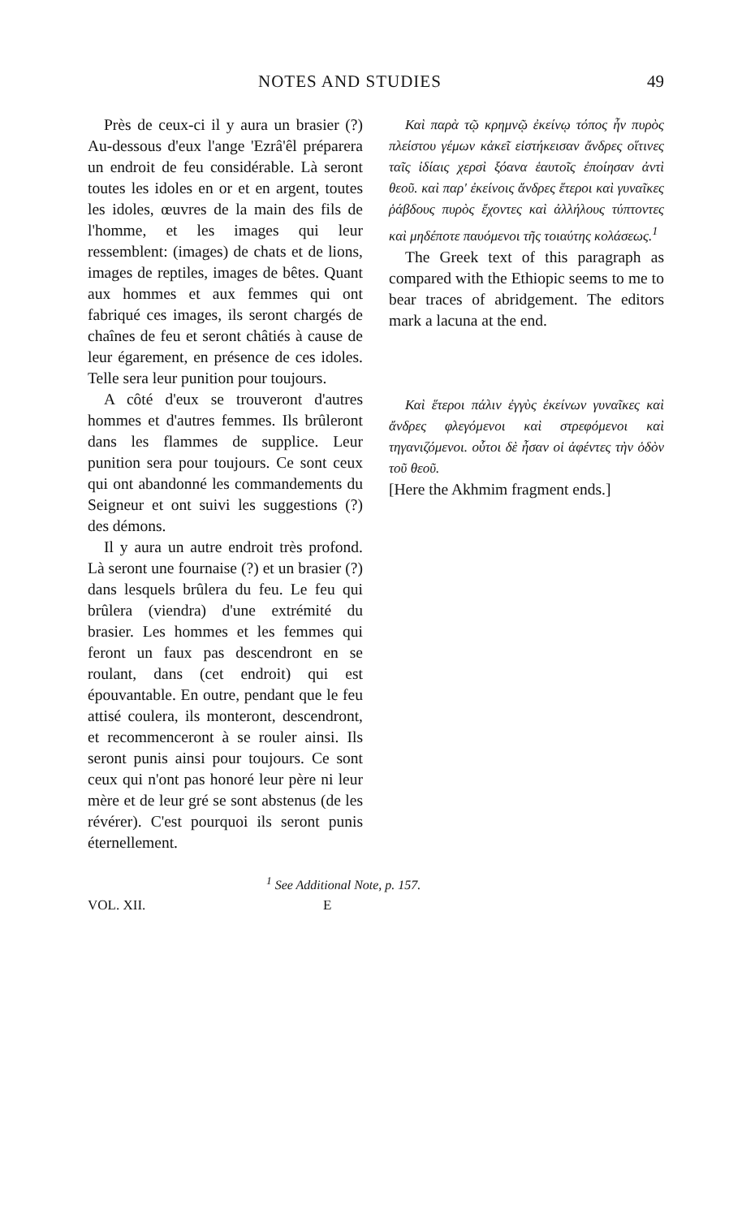NOTES AND STUDIES 49
Près de ceux-ci il y aura un brasier (?) Au-dessous d'eux l'ange 'Ezrâ'êl préparera un endroit de feu considérable. Là seront toutes les idoles en or et en argent, toutes les idoles, œuvres de la main des fils de l'homme, et les images qui leur ressemblent: (images) de chats et de lions, images de reptiles, images de bêtes. Quant aux hommes et aux femmes qui ont fabriqué ces images, ils seront chargés de chaînes de feu et seront châtiés à cause de leur égarement, en présence de ces idoles. Telle sera leur punition pour toujours.
A côté d'eux se trouveront d'autres hommes et d'autres femmes. Ils brûleront dans les flammes de supplice. Leur punition sera pour toujours. Ce sont ceux qui ont abandonné les commandements du Seigneur et ont suivi les suggestions (?) des démons.
Il y aura un autre endroit très profond. Là seront une fournaise (?) et un brasier (?) dans lesquels brûlera du feu. Le feu qui brûlera (viendra) d'une extrémité du brasier. Les hommes et les femmes qui feront un faux pas descendront en se roulant, dans (cet endroit) qui est épouvantable. En outre, pendant que le feu attisé coulera, ils monteront, descendront, et recommenceront à se rouler ainsi. Ils seront punis ainsi pour toujours. Ce sont ceux qui n'ont pas honoré leur père ni leur mère et de leur gré se sont abstenus (de les révérer). C'est pourquoi ils seront punis éternellement.
Καὶ παρὰ τῷ κρημνῷ ἐκείνῳ τόπος ἦν πυρὸς πλείστου γέμων κἀκεῖ εἱστήκεισαν ἄνδρες οἵτινες ταῖς ἰδίαις χερσὶ ξόανα ἑαυτοῖς ἐποίησαν ἀντὶ θεοῦ. καὶ παρ' ἐκείνοις ἄνδρες ἕτεροι καὶ γυναῖκες ῥάβδους πυρὸς ἔχοντες καὶ ἀλλήλους τύπτοντες καὶ μηδέποτε παυόμενοι τῆς τοιαύτης κολάσεως.<sup>1</sup>
The Greek text of this paragraph as compared with the Ethiopic seems to me to bear traces of abridgement. The editors mark a lacuna at the end.
Καὶ ἕτεροι πάλιν ἐγγὺς ἐκείνων γυναῖκες καὶ ἄνδρες φλεγόμενοι καὶ στρεφόμενοι καὶ τηγανιζόμενοι. οὗτοι δὲ ἦσαν οἱ ἀφέντες τὴν ὁδὸν τοῦ θεοῦ.
[Here the Akhmim fragment ends.]
<sup>1</sup> See Additional Note, p. 157.
VOL. XII. E